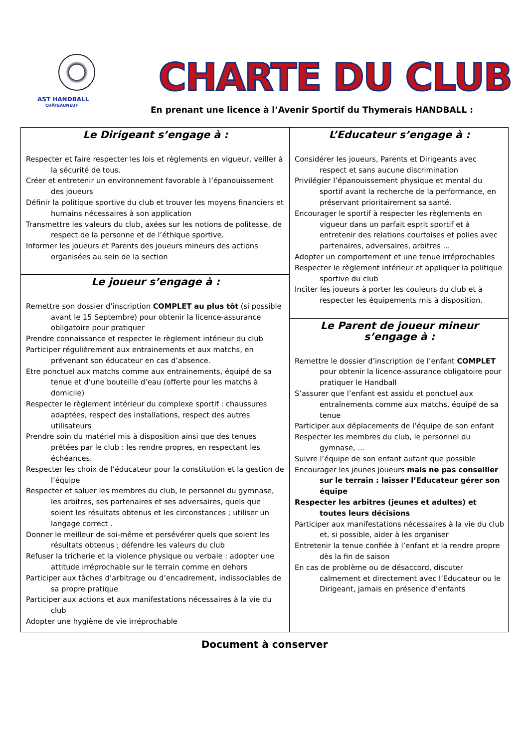AST HANDBALL
CHÂTEAUNEUF
CHARTE DU CLUB
En prenant une licence à l’Avenir Sportif du Thymerais HANDBALL :
Le Dirigeant s’engage à :
Respecter et faire respecter les lois et règlements en vigueur, veiller à la sécurité de tous.
Créer et entretenir un environnement favorable à l’épanouissement des joueurs
Définir la politique sportive du club et trouver les moyens financiers et humains nécessaires à son application
Transmettre les valeurs du club, axées sur les notions de politesse, de respect de la personne et de l’éthique sportive.
Informer les joueurs et Parents des joueurs mineurs des actions organisées au sein de la section
Le joueur s’engage à :
Remettre son dossier d’inscription COMPLET au plus tôt (si possible avant le 15 Septembre) pour obtenir la licence-assurance obligatoire pour pratiquer
Prendre connaissance et respecter le règlement intérieur du club
Participer régulièrement aux entrainements et aux matchs, en prévenant son éducateur en cas d’absence.
Etre ponctuel aux matchs comme aux entrainements, équipé de sa tenue et d’une bouteille d’eau (offerte pour les matchs à domicile)
Respecter le règlement intérieur du complexe sportif : chaussures adaptées, respect des installations, respect des autres utilisateurs
Prendre soin du matériel mis à disposition ainsi que des tenues prêtées par le club : les rendre propres, en respectant les échéances.
Respecter les choix de l’éducateur pour la constitution et la gestion de l’équipe
Respecter et saluer les membres du club, le personnel du gymnase, les arbitres, ses partenaires et ses adversaires, quels que soient les résultats obtenus et les circonstances ; utiliser un langage correct .
Donner le meilleur de soi-même et persévérer quels que soient les résultats obtenus ; défendre les valeurs du club
Refuser la tricherie et la violence physique ou verbale : adopter une attitude irréprochable sur le terrain comme en dehors
Participer aux tâches d’arbitrage ou d’encadrement, indissociables de sa propre pratique
Participer aux actions et aux manifestations nécessaires à la vie du club
Adopter une hygiène de vie irréprochable
L’Educateur s’engage à :
Considérer les joueurs, Parents et Dirigeants avec respect et sans aucune discrimination
Privilégier l’épanouissement physique et mental du sportif avant la recherche de la performance, en préservant prioritairement sa santé.
Encourager le sportif à respecter les règlements en vigueur dans un parfait esprit sportif et à entretenir des relations courtoises et polies avec partenaires, adversaires, arbitres ...
Adopter un comportement et une tenue irréprochables
Respecter le règlement intérieur et appliquer la politique sportive du club
Inciter les joueurs à porter les couleurs du club et à respecter les équipements mis à disposition.
Le Parent de joueur mineur s’engage à :
Remettre le dossier d’inscription de l’enfant COMPLET pour obtenir la licence-assurance obligatoire pour pratiquer le Handball
S’assurer que l’enfant est assidu et ponctuel aux entraînements comme aux matchs, équipé de sa tenue
Participer aux déplacements de l’équipe de son enfant
Respecter les membres du club, le personnel du gymnase, …
Suivre l’équipe de son enfant autant que possible
Encourager les jeunes joueurs mais ne pas conseiller sur le terrain : laisser l’Educateur gérer son équipe
Respecter les arbitres (jeunes et adultes) et toutes leurs décisions
Participer aux manifestations nécessaires à la vie du club et, si possible, aider à les organiser
Entretenir la tenue confiée à l’enfant et la rendre propre dès la fin de saison
En cas de problème ou de désaccord, discuter calmement et directement avec l’Educateur ou le Dirigeant, jamais en présence d’enfants
Document à conserver